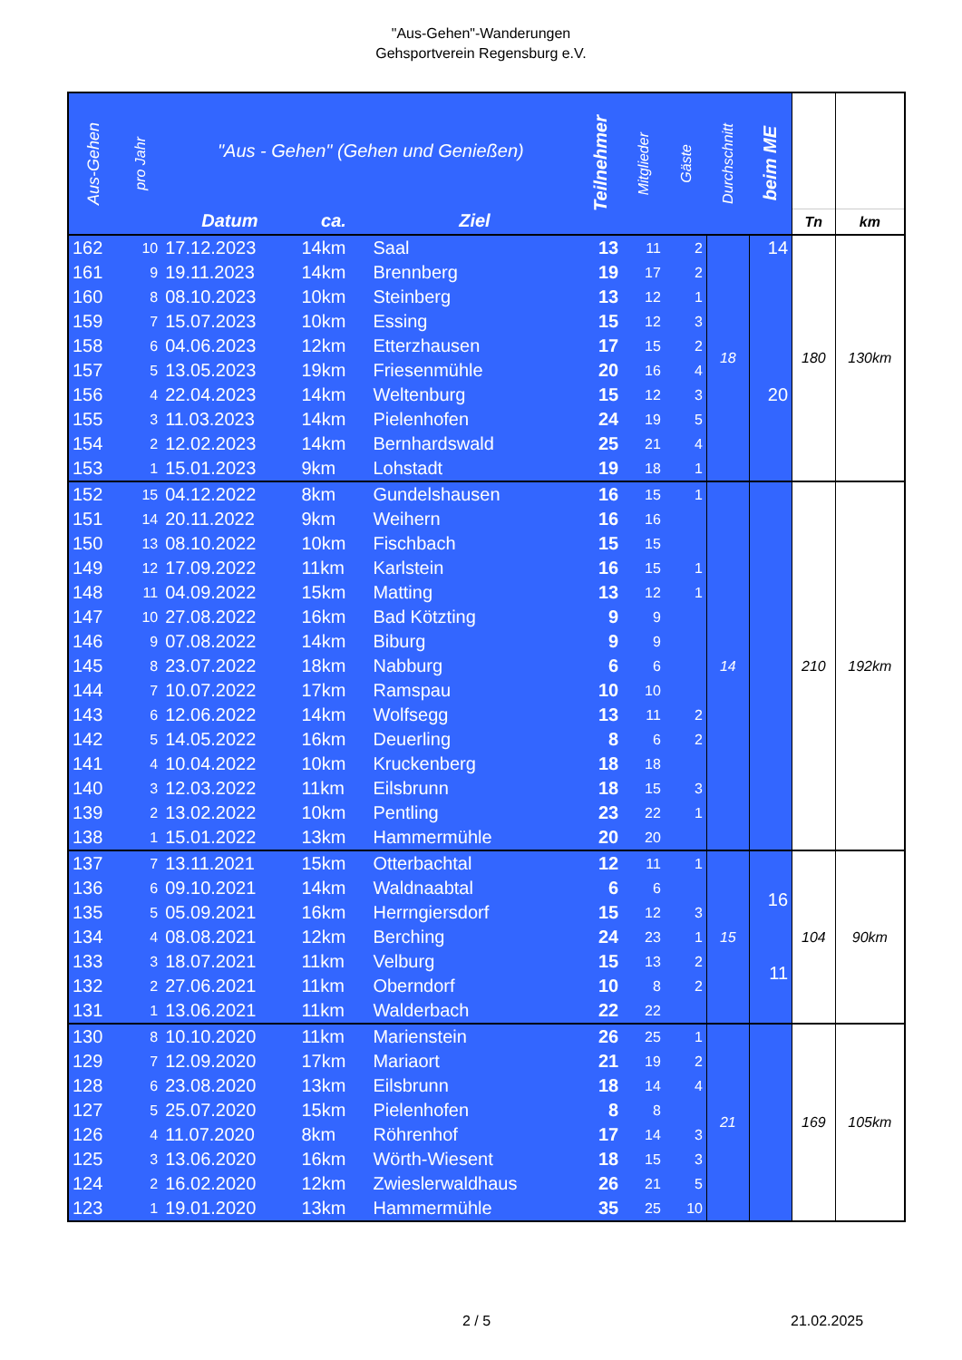"Aus-Gehen"-Wanderungen
Gehsportverein Regensburg e.V.
| Aus-Gehen | pro Jahr | "Aus - Gehen" (Gehen und Genießen) | | | Teilnehmer | Mitglieder | Gäste | Durchschnitt | beim ME | | |
| --- | --- | --- | --- | --- | --- | --- | --- | --- | --- | --- | --- |
| | | Datum | ca. | Ziel | | | | | | Tn | km |
| 162 | 10 | 17.12.2023 | 14km | Saal | 13 | 11 | 2 | 18 | 14 20 | 180 | 130km |
| 161 | 9 | 19.11.2023 | 14km | Brennberg | 19 | 17 | 2 | | | | |
| 160 | 8 | 08.10.2023 | 10km | Steinberg | 13 | 12 | 1 | | | | |
| 159 | 7 | 15.07.2023 | 10km | Essing | 15 | 12 | 3 | | | | |
| 158 | 6 | 04.06.2023 | 12km | Etterzhausen | 17 | 15 | 2 | | | | |
| 157 | 5 | 13.05.2023 | 19km | Friesenmühle | 20 | 16 | 4 | | | | |
| 156 | 4 | 22.04.2023 | 14km | Weltenburg | 15 | 12 | 3 | | | | |
| 155 | 3 | 11.03.2023 | 14km | Pielenhofen | 24 | 19 | 5 | | | | |
| 154 | 2 | 12.02.2023 | 14km | Bernhardswald | 25 | 21 | 4 | | | | |
| 153 | 1 | 15.01.2023 | 9km | Lohstadt | 19 | 18 | 1 | | | | |
| 152 | 15 | 04.12.2022 | 8km | Gundelshausen | 16 | 15 | 1 | 14 | | 210 | 192km |
| 151 | 14 | 20.11.2022 | 9km | Weihern | 16 | 16 | | | | | |
| 150 | 13 | 08.10.2022 | 10km | Fischbach | 15 | 15 | | | | | |
| 149 | 12 | 17.09.2022 | 11km | Karlstein | 16 | 15 | 1 | | | | |
| 148 | 11 | 04.09.2022 | 15km | Matting | 13 | 12 | 1 | | | | |
| 147 | 10 | 27.08.2022 | 16km | Bad Kötzting | 9 | 9 | | | | | |
| 146 | 9 | 07.08.2022 | 14km | Biburg | 9 | 9 | | | | | |
| 145 | 8 | 23.07.2022 | 18km | Nabburg | 6 | 6 | | | | | |
| 144 | 7 | 10.07.2022 | 17km | Ramspau | 10 | 10 | | | | | |
| 143 | 6 | 12.06.2022 | 14km | Wolfsegg | 13 | 11 | 2 | | | | |
| 142 | 5 | 14.05.2022 | 16km | Deuerling | 8 | 6 | 2 | | | | |
| 141 | 4 | 10.04.2022 | 10km | Kruckenberg | 18 | 18 | | | | | |
| 140 | 3 | 12.03.2022 | 11km | Eilsbrunn | 18 | 15 | 3 | | | | |
| 139 | 2 | 13.02.2022 | 10km | Pentling | 23 | 22 | 1 | | | | |
| 138 | 1 | 15.01.2022 | 13km | Hammermühle | 20 | 20 | | | | | |
| 137 | 7 | 13.11.2021 | 15km | Otterbachtal | 12 | 11 | 1 | 15 | 16 11 | 104 | 90km |
| 136 | 6 | 09.10.2021 | 14km | Waldnaabtal | 6 | 6 | | | | | |
| 135 | 5 | 05.09.2021 | 16km | Herrngiersdorf | 15 | 12 | 3 | | | | |
| 134 | 4 | 08.08.2021 | 12km | Berching | 24 | 23 | 1 | | | | |
| 133 | 3 | 18.07.2021 | 11km | Velburg | 15 | 13 | 2 | | | | |
| 132 | 2 | 27.06.2021 | 11km | Oberndorf | 10 | 8 | 2 | | | | |
| 131 | 1 | 13.06.2021 | 11km | Walderbach | 22 | 22 | | | | | |
| 130 | 8 | 10.10.2020 | 11km | Marienstein | 26 | 25 | 1 | 21 | | 169 | 105km |
| 129 | 7 | 12.09.2020 | 17km | Mariaort | 21 | 19 | 2 | | | | |
| 128 | 6 | 23.08.2020 | 13km | Eilsbrunn | 18 | 14 | 4 | | | | |
| 127 | 5 | 25.07.2020 | 15km | Pielenhofen | 8 | 8 | | | | | |
| 126 | 4 | 11.07.2020 | 8km | Röhrenhof | 17 | 14 | 3 | | | | |
| 125 | 3 | 13.06.2020 | 16km | Wörth-Wiesent | 18 | 15 | 3 | | | | |
| 124 | 2 | 16.02.2020 | 12km | Zwieslerwaldhaus | 26 | 21 | 5 | | | | |
| 123 | 1 | 19.01.2020 | 13km | Hammermühle | 35 | 25 | 10 | | | | |
2 / 5 21.02.2025